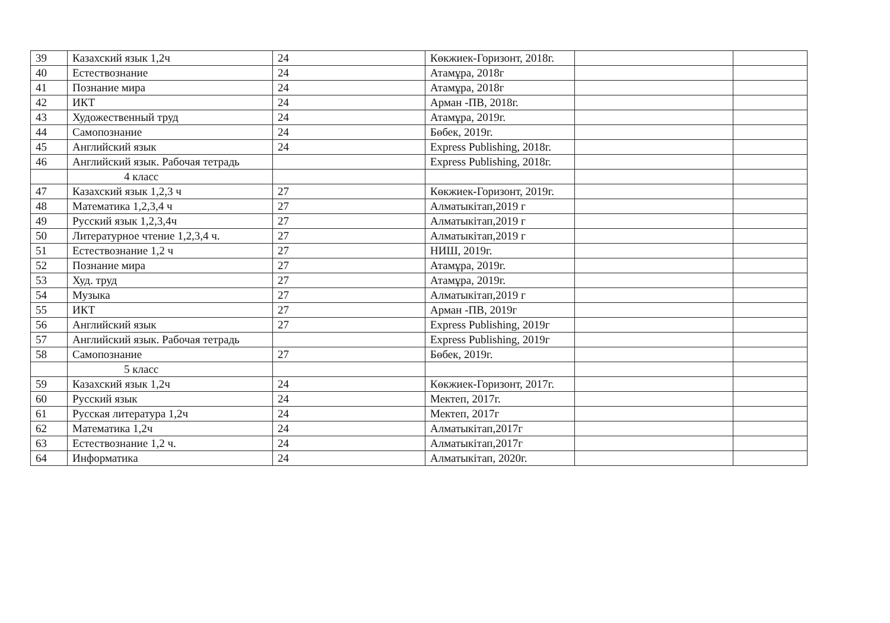| 39 | Казахский язык 1,2ч | 24 | Көкжиек-Горизонт, 2018г. | | |
| 40 | Естествознание | 24 | Атамұра, 2018г | | |
| 41 | Познание мира | 24 | Атамұра, 2018г | | |
| 42 | ИКТ | 24 | Арман -ПВ, 2018г. | | |
| 43 | Художественный труд | 24 | Атамұра, 2019г. | | |
| 44 | Самопознание | 24 | Бөбек, 2019г. | | |
| 45 | Английский язык | 24 | Express Publishing, 2018г. | | |
| 46 | Английский язык. Рабочая тетрадь | | Express Publishing, 2018г. | | |
| | 4 класс | | | | |
| 47 | Казахский язык 1,2,3 ч | 27 | Көкжиек-Горизонт, 2019г. | | |
| 48 | Математика 1,2,3,4 ч | 27 | Алматыкітап,2019 г | | |
| 49 | Русский язык 1,2,3,4ч | 27 | Алматыкітап,2019 г | | |
| 50 | Литературное чтение 1,2,3,4 ч. | 27 | Алматыкітап,2019 г | | |
| 51 | Естествознание 1,2 ч | 27 | НИШ, 2019г. | | |
| 52 | Познание мира | 27 | Атамұра, 2019г. | | |
| 53 | Худ. труд | 27 | Атамұра, 2019г. | | |
| 54 | Музыка | 27 | Алматыкітап,2019 г | | |
| 55 | ИКТ | 27 | Арман -ПВ, 2019г | | |
| 56 | Английский язык | 27 | Express Publishing, 2019г | | |
| 57 | Английский язык. Рабочая тетрадь | | Express Publishing, 2019г | | |
| 58 | Самопознание | 27 | Бөбек, 2019г. | | |
| | 5 класс | | | | |
| 59 | Казахский язык 1,2ч | 24 | Көкжиек-Горизонт, 2017г. | | |
| 60 | Русский язык | 24 | Мектеп, 2017г. | | |
| 61 | Русская литература 1,2ч | 24 | Мектеп, 2017г | | |
| 62 | Математика 1,2ч | 24 | Алматыкітап,2017г | | |
| 63 | Естествознание 1,2 ч. | 24 | Алматыкітап,2017г | | |
| 64 | Информатика | 24 | Алматыкітап, 2020г. | | |